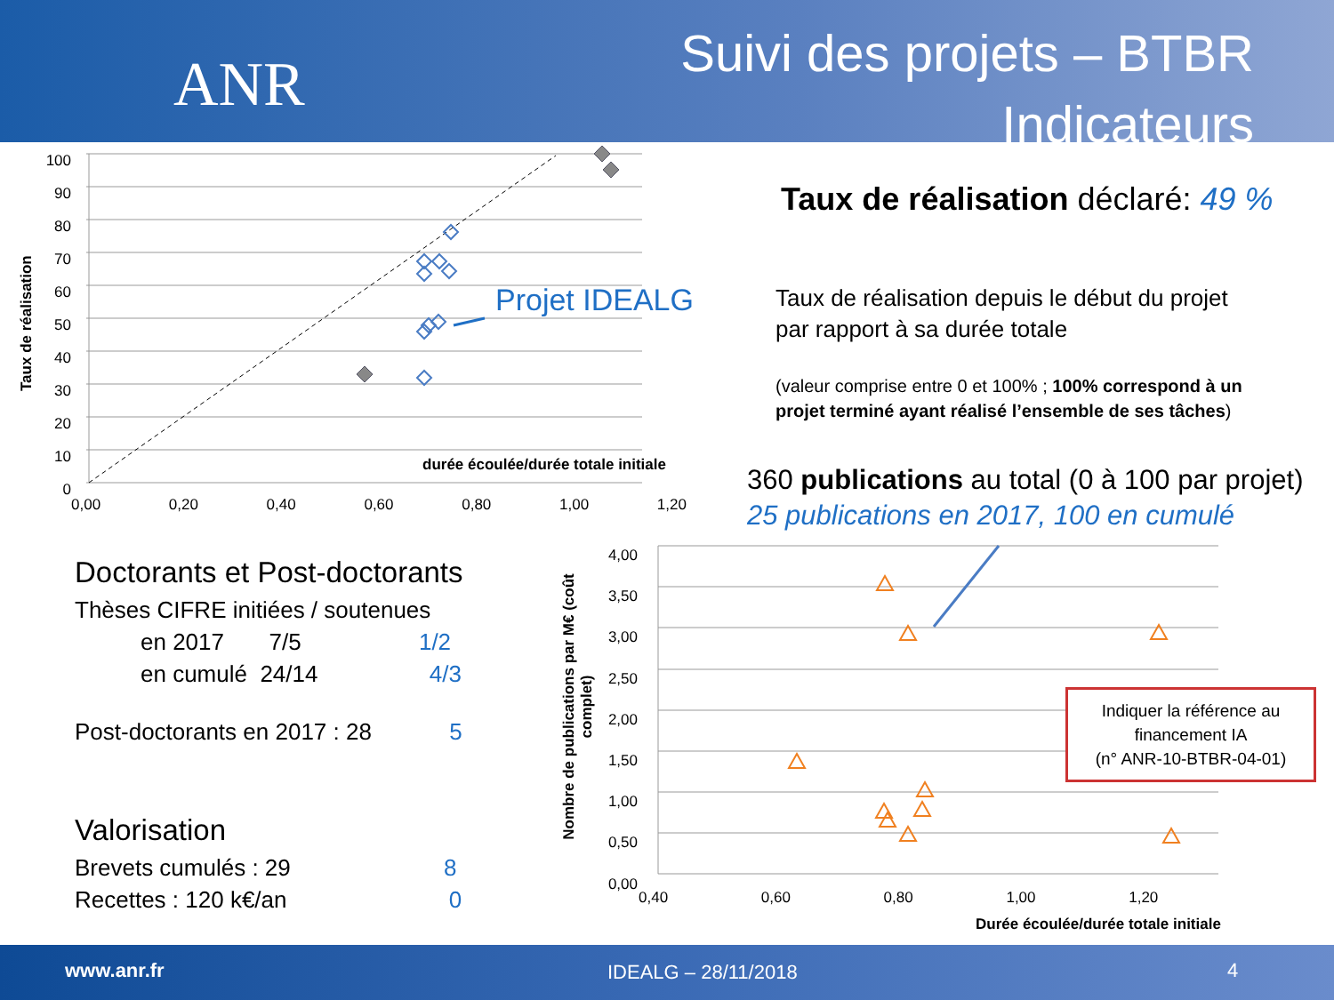ANR
Suivi des projets – BTBR
Indicateurs
Taux de réalisation
100
90
80
70
60
50
40
30
20
10
0
0,00 0,20 0,40 0,60 0,80 1,00 1,20
durée écoulée/durée totale initiale
Projet IDEALG
Taux de réalisation déclaré: 49 %
Taux de réalisation depuis le début du projet
par rapport à sa durée totale
(valeur comprise entre 0 et 100% ; 100% correspond à un
projet terminé ayant réalisé l’ensemble de ses tâches)
360 publications au total (0 à 100 par projet)
25 publications en 2017, 100 en cumulé
Doctorants et Post-doctorants
Thèses CIFRE initiées / soutenues
en 2017 7/5 1/2
en cumulé 24/14 4/3
Post-doctorants en 2017 : 28 5
Valorisation
Brevets cumulés : 29 8
Recettes : 120 k€/an 0
Nombre de publications par M€ (coût complet)
4,00
3,50
3,00
2,50
2,00
1,50
1,00
0,50
0,00
0,40 0,60 0,80 1,00 1,20
Durée écoulée/durée totale initiale
Indiquer la référence au financement IA
(n° ANR-10-BTBR-04-01)
www.anr.fr IDEALG – 28/11/2018 4